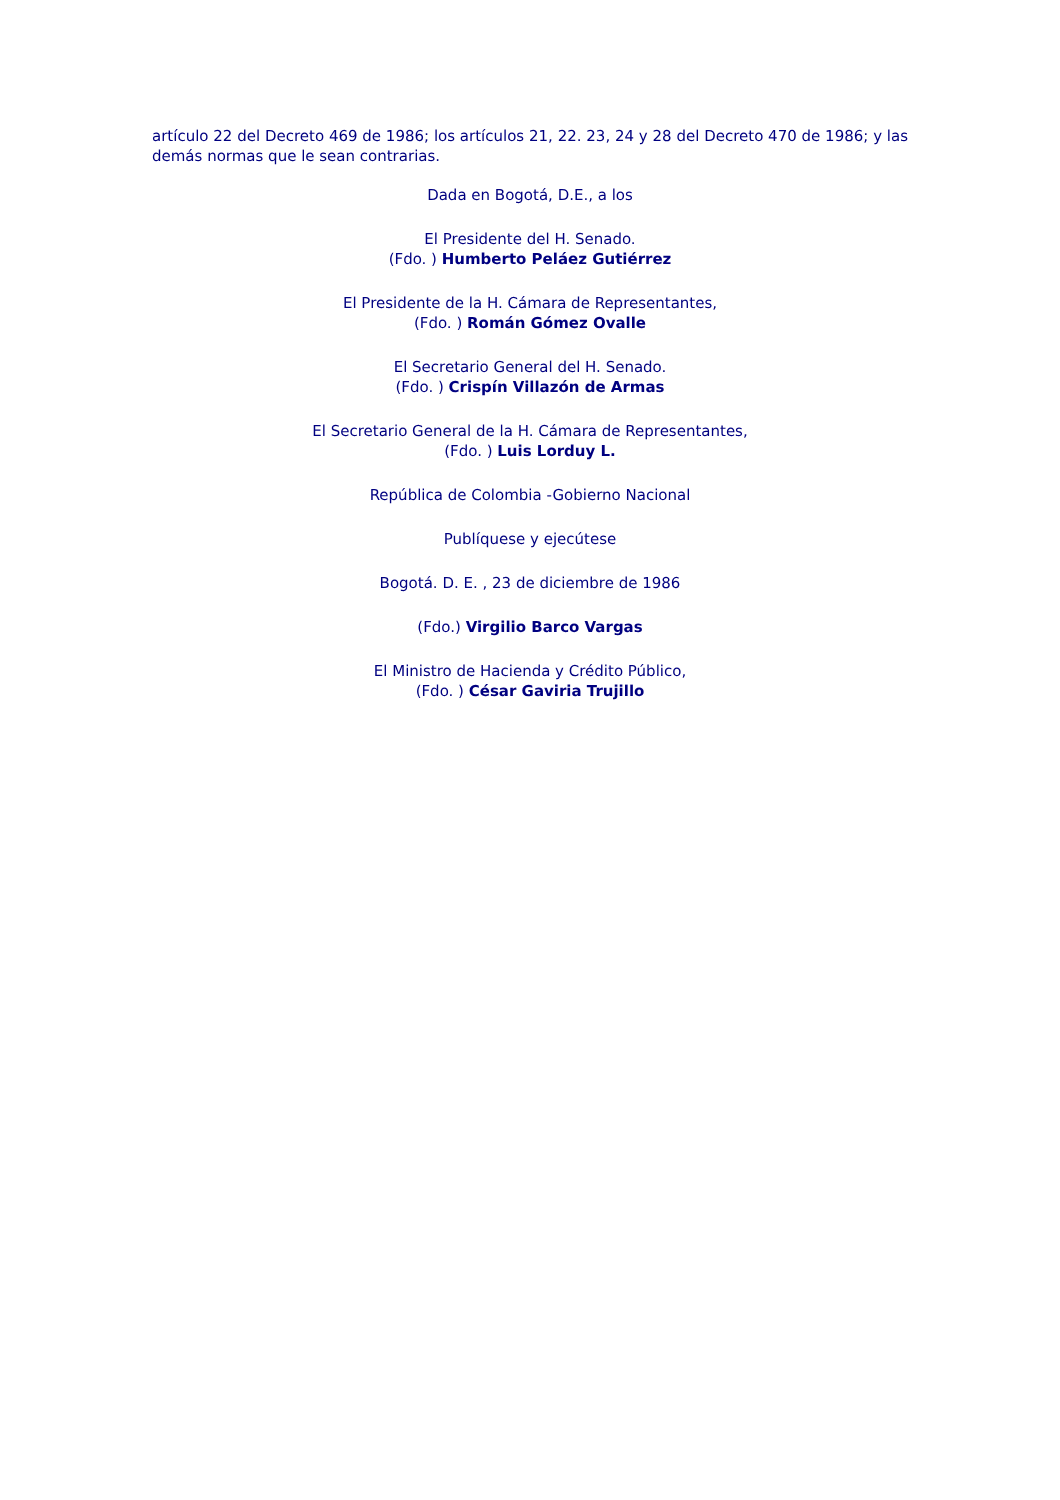artículo 22 del Decreto 469 de 1986; los artículos 21, 22. 23, 24 y 28 del Decreto 470 de 1986; y las demás normas que le sean contrarias.
Dada en Bogotá, D.E., a los
El Presidente del H. Senado.
(Fdo. ) Humberto Peláez Gutiérrez
El Presidente de la H. Cámara de Representantes,
(Fdo. ) Román Gómez Ovalle
El Secretario General del H. Senado.
(Fdo. ) Crispín Villazón de Armas
El Secretario General de la H. Cámara de Representantes,
(Fdo. ) Luis Lorduy L.
República de Colombia -Gobierno Nacional
Publíquese y ejecútese
Bogotá. D. E. , 23 de diciembre de 1986
(Fdo.) Virgilio Barco Vargas
El Ministro de Hacienda y Crédito Público,
(Fdo. ) César Gaviria Trujillo